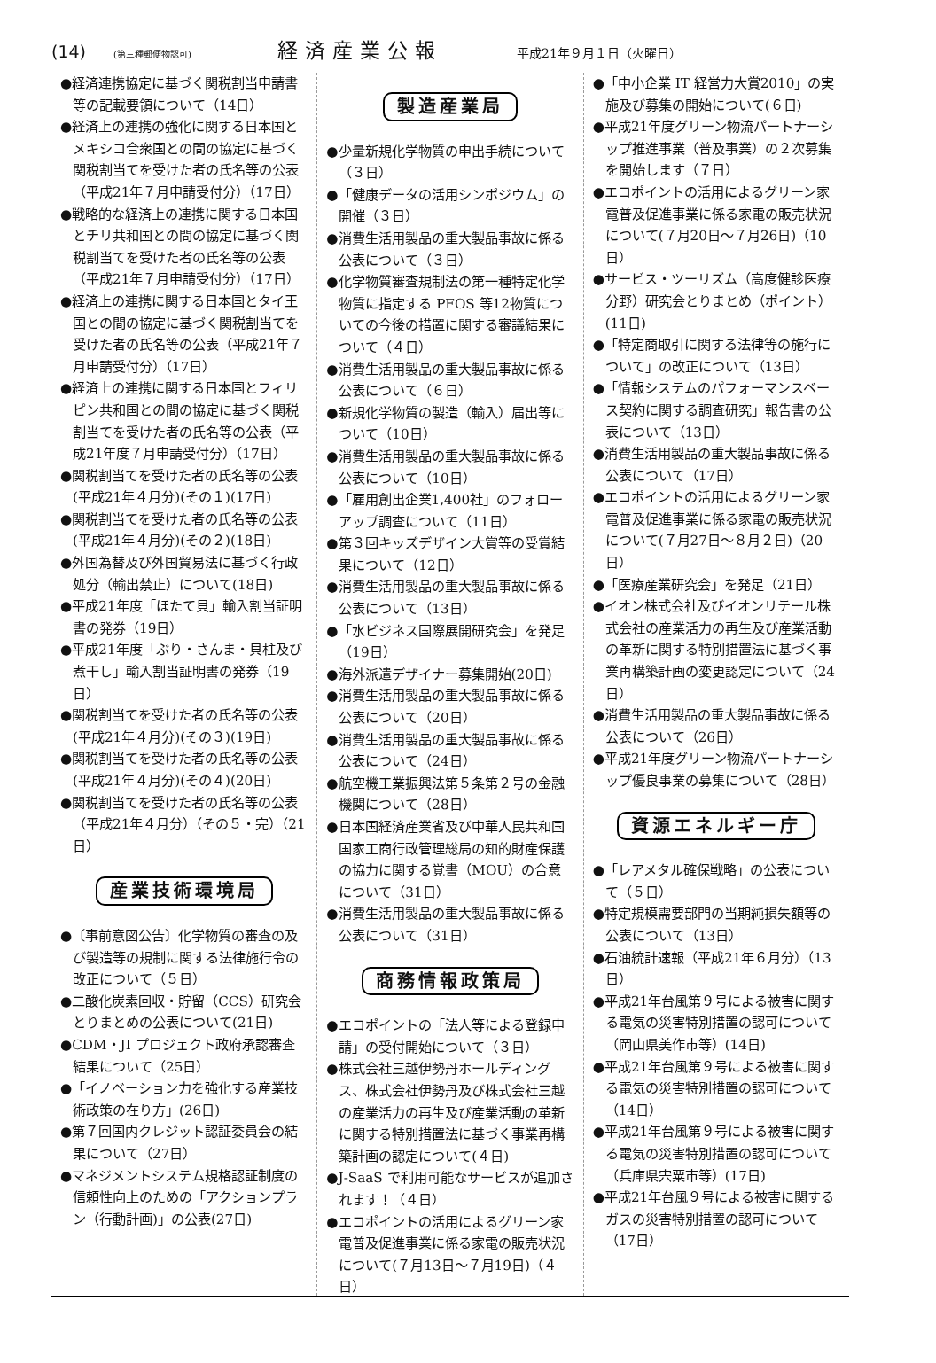(14) (第三種郵便物認可) 経済産業公報 平成21年９月１日（火曜日）
●経済連携協定に基づく関税割当申請書等の記載要領について（14日）
●経済上の連携の強化に関する日本国とメキシコ合衆国との間の協定に基づく関税割当てを受けた者の氏名等の公表（平成21年７月申請受付分）（17日）
●戦略的な経済上の連携に関する日本国とチリ共和国との間の協定に基づく関税割当てを受けた者の氏名等の公表（平成21年７月申請受付分）（17日）
●経済上の連携に関する日本国とタイ王国との間の協定に基づく関税割当てを受けた者の氏名等の公表（平成21年７月申請受付分）（17日）
●経済上の連携に関する日本国とフィリピン共和国との間の協定に基づく関税割当てを受けた者の氏名等の公表（平成21年度７月申請受付分）（17日）
●関税割当てを受けた者の氏名等の公表(平成21年４月分)(その１)(17日)
●関税割当てを受けた者の氏名等の公表(平成21年４月分)(その２)(18日)
●外国為替及び外国貿易法に基づく行政処分（輸出禁止）について(18日)
●平成21年度「ほたて貝」輸入割当証明書の発券（19日）
●平成21年度「ぶり・さんま・貝柱及び煮干し」輸入割当証明書の発券（19日）
●関税割当てを受けた者の氏名等の公表(平成21年４月分)(その３)(19日)
●関税割当てを受けた者の氏名等の公表(平成21年４月分)(その４)(20日)
●関税割当てを受けた者の氏名等の公表（平成21年４月分）（その５・完）（21日）
産業技術環境局
●〔事前意図公告〕化学物質の審査の及び製造等の規制に関する法律施行令の改正について（５日）
●二酸化炭素回収・貯留（CCS）研究会とりまとめの公表について(21日)
●CDM・JI プロジェクト政府承認審査結果について（25日）
●「イノベーション力を強化する産業技術政策の在り方」(26日)
●第７回国内クレジット認証委員会の結果について（27日）
●マネジメントシステム規格認証制度の信頼性向上のための「アクションプラン（行動計画)」の公表(27日)
製造産業局
●少量新規化学物質の申出手続について（３日）
●「健康データの活用シンポジウム」の開催（３日）
●消費生活用製品の重大製品事故に係る公表について（３日）
●化学物質審査規制法の第一種特定化学物質に指定する PFOS 等12物質についての今後の措置に関する審議結果について（４日）
●消費生活用製品の重大製品事故に係る公表について（６日）
●新規化学物質の製造（輸入）届出等について（10日）
●消費生活用製品の重大製品事故に係る公表について（10日）
●「雇用創出企業1,400社」のフォローアップ調査について（11日）
●第３回キッズデザイン大賞等の受賞結果について（12日）
●消費生活用製品の重大製品事故に係る公表について（13日）
●「水ビジネス国際展開研究会」を発足（19日）
●海外派遣デザイナー募集開始(20日)
●消費生活用製品の重大製品事故に係る公表について（20日）
●消費生活用製品の重大製品事故に係る公表について（24日）
●航空機工業振興法第５条第２号の金融機関について（28日）
●日本国経済産業省及び中華人民共和国国家工商行政管理総局の知的財産保護の協力に関する覚書（MOU）の合意について（31日）
●消費生活用製品の重大製品事故に係る公表について（31日）
商務情報政策局
●エコポイントの「法人等による登録申請」の受付開始について（３日）
●株式会社三越伊勢丹ホールディングス、株式会社伊勢丹及び株式会社三越の産業活力の再生及び産業活動の革新に関する特別措置法に基づく事業再構築計画の認定について(４日)
●J-SaaS で利用可能なサービスが追加されます！（４日）
●エコポイントの活用によるグリーン家電普及促進事業に係る家電の販売状況について(７月13日～７月19日)（４日）
●「中小企業 IT 経営力大賞2010」の実施及び募集の開始について(６日)
●平成21年度グリーン物流パートナーシップ推進事業（普及事業）の２次募集を開始します（７日）
●エコポイントの活用によるグリーン家電普及促進事業に係る家電の販売状況について(７月20日～７月26日)（10日）
●サービス・ツーリズム（高度健診医療分野）研究会とりまとめ（ポイント）(11日)
●「特定商取引に関する法律等の施行について」の改正について（13日）
●「情報システムのパフォーマンスベース契約に関する調査研究」報告書の公表について（13日）
●消費生活用製品の重大製品事故に係る公表について（17日）
●エコポイントの活用によるグリーン家電普及促進事業に係る家電の販売状況について(７月27日～８月２日)（20日）
●「医療産業研究会」を発足（21日）
●イオン株式会社及びイオンリテール株式会社の産業活力の再生及び産業活動の革新に関する特別措置法に基づく事業再構築計画の変更認定について（24日）
●消費生活用製品の重大製品事故に係る公表について（26日）
●平成21年度グリーン物流パートナーシップ優良事業の募集について（28日）
資源エネルギー庁
●「レアメタル確保戦略」の公表について（５日）
●特定規模需要部門の当期純損失額等の公表について（13日）
●石油統計速報（平成21年６月分）（13日）
●平成21年台風第９号による被害に関する電気の災害特別措置の認可について（岡山県美作市等）(14日)
●平成21年台風第９号による被害に関する電気の災害特別措置の認可について（14日）
●平成21年台風第９号による被害に関する電気の災害特別措置の認可について（兵庫県宍粟市等）(17日)
●平成21年台風９号による被害に関するガスの災害特別措置の認可について（17日）